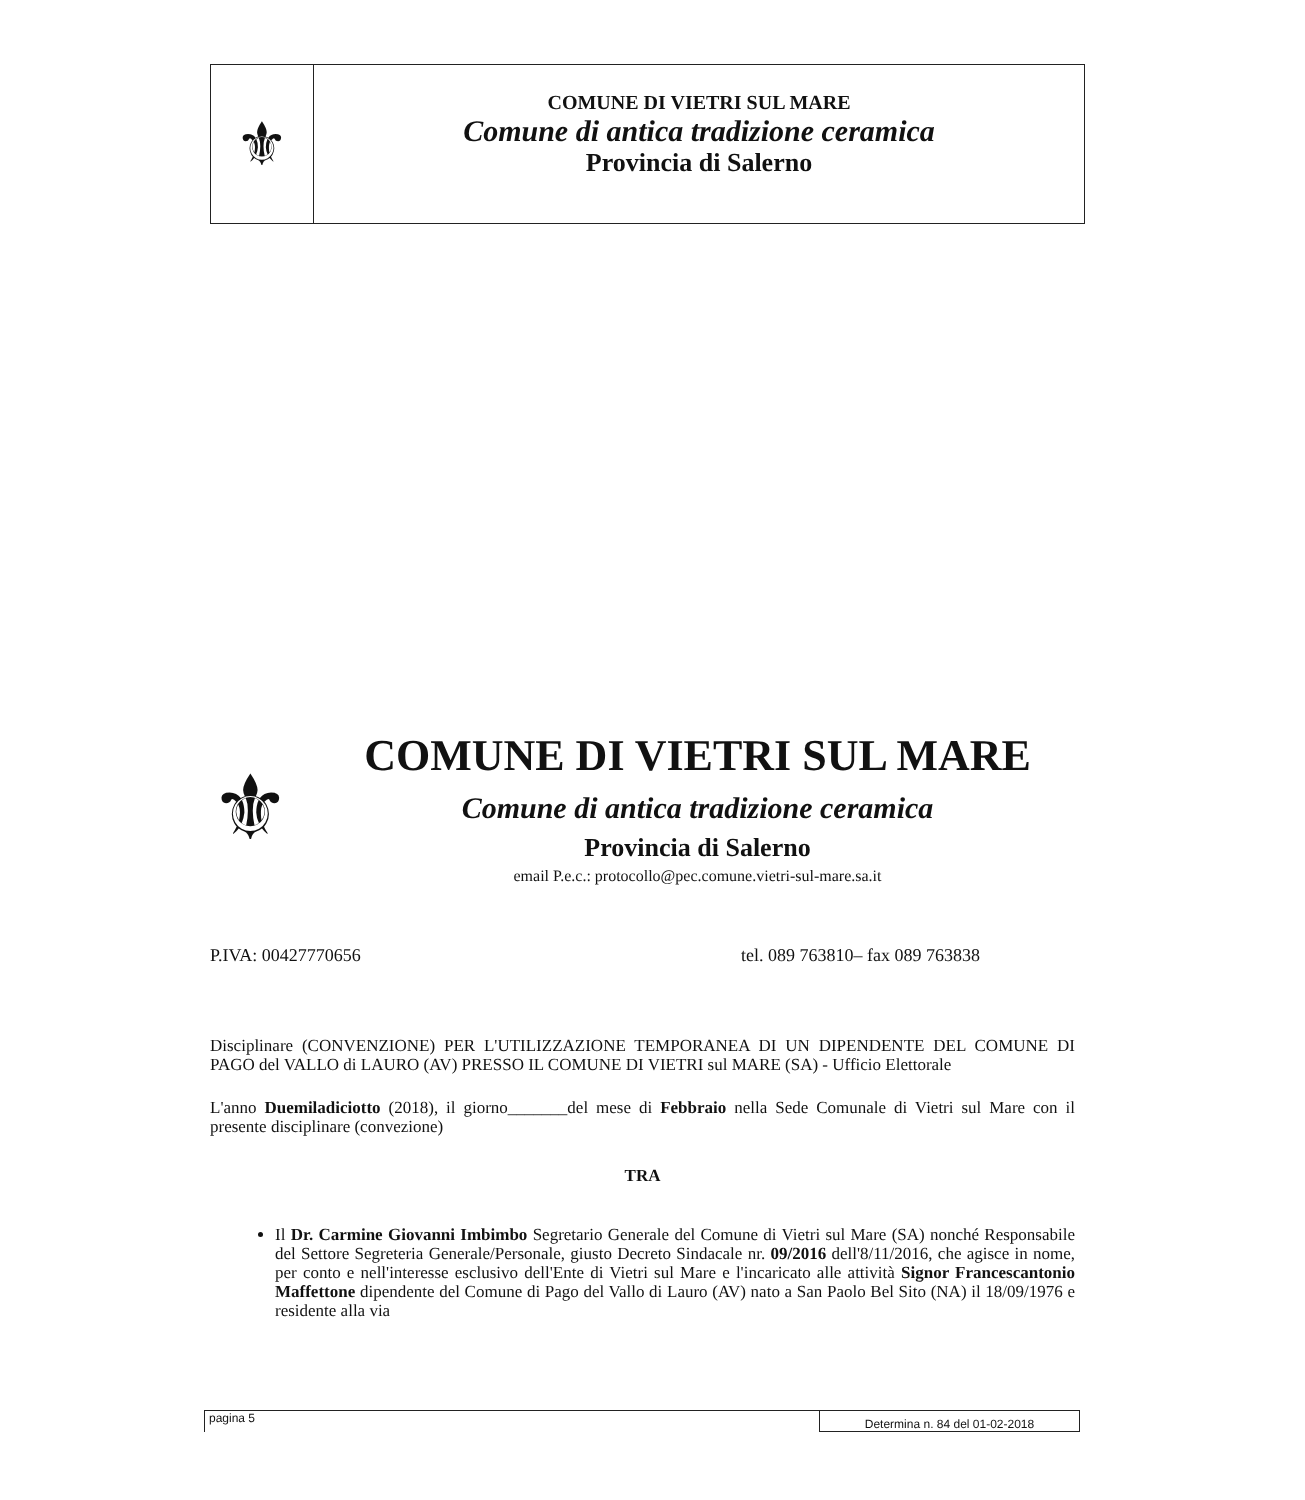⚜
COMUNE DI VIETRI SUL MARE
Comune di antica tradizione ceramica
Provincia di Salerno
⚜
COMUNE DI VIETRI SUL MARE
Comune di antica tradizione ceramica
Provincia di Salerno
email P.e.c.: protocollo@pec.comune.vietri-sul-mare.sa.it
P.IVA: 00427770656 tel. 089 763810– fax 089 763838
Disciplinare (CONVENZIONE) PER L'UTILIZZAZIONE TEMPORANEA DI UN DIPENDENTE DEL COMUNE DI PAGO del VALLO di LAURO (AV) PRESSO IL COMUNE DI VIETRI sul MARE (SA) - Ufficio Elettorale
L'anno Duemiladiciotto (2018), il giorno_______del mese di Febbraio nella Sede Comunale di Vietri sul Mare con il presente disciplinare (convezione)
TRA
Il Dr. Carmine Giovanni Imbimbo Segretario Generale del Comune di Vietri sul Mare (SA) nonché Responsabile del Settore Segreteria Generale/Personale, giusto Decreto Sindacale nr. 09/2016 dell'8/11/2016, che agisce in nome, per conto e nell'interesse esclusivo dell'Ente di Vietri sul Mare e l'incaricato alle attività Signor Francescantonio Maffettone dipendente del Comune di Pago del Vallo di Lauro (AV) nato a San Paolo Bel Sito (NA) il 18/09/1976 e residente alla via
pagina 5 Determina n. 84 del 01-02-2018